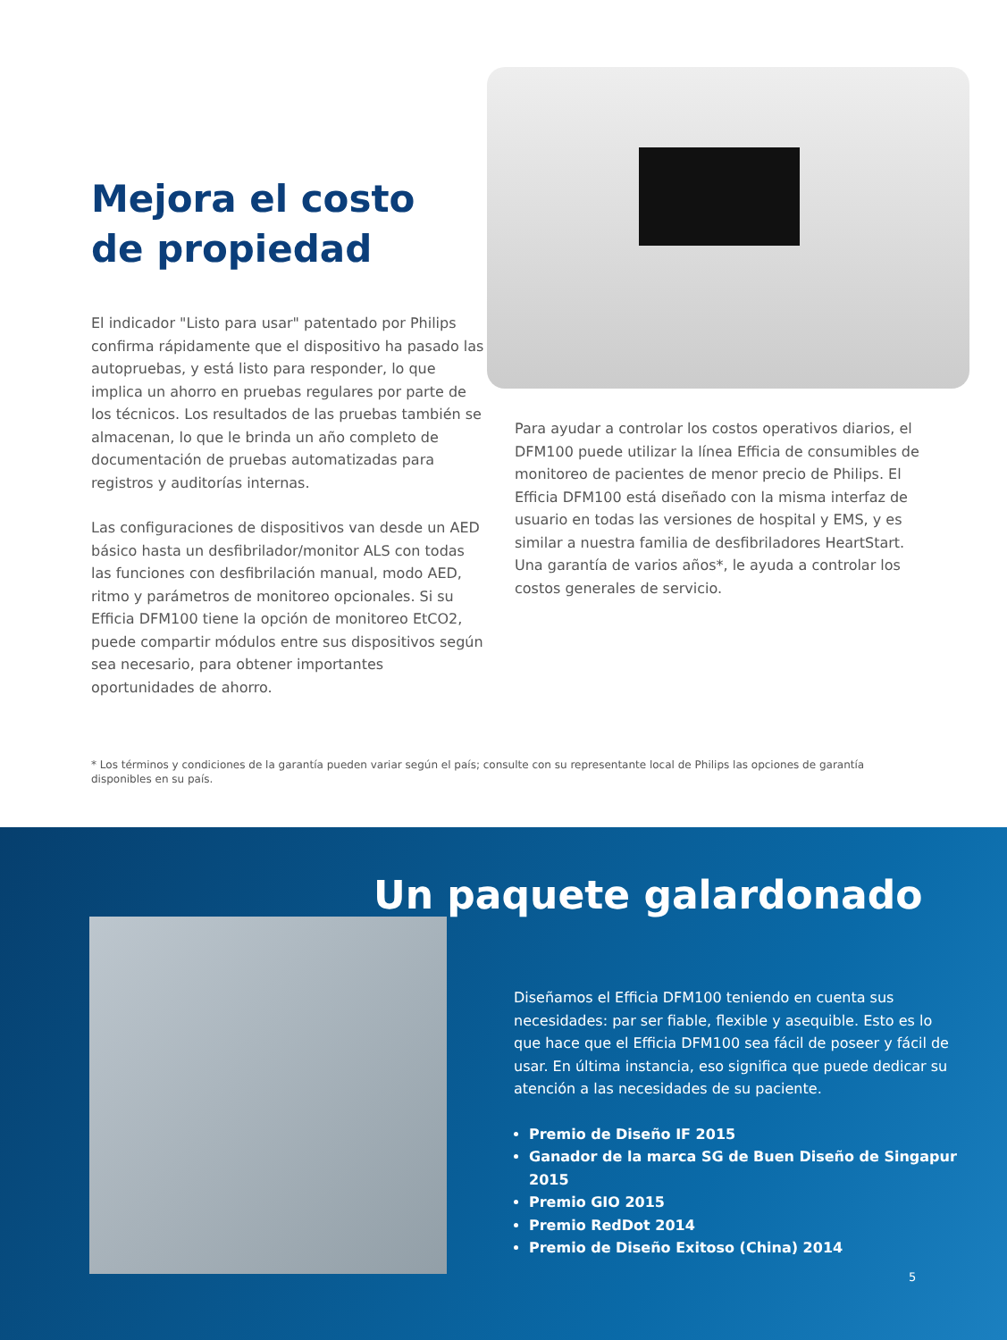Mejora el costo
de propiedad
El indicador "Listo para usar" patentado por Philips confirma rápidamente que el dispositivo ha pasado las autopruebas, y está listo para responder, lo que implica un ahorro en pruebas regulares por parte de los técnicos. Los resultados de las pruebas también se almacenan, lo que le brinda un año completo de documentación de pruebas automatizadas para registros y auditorías internas.
Las configuraciones de dispositivos van desde un AED básico hasta un desfibrilador/monitor ALS con todas las funciones con desfibrilación manual, modo AED, ritmo y parámetros de monitoreo opcionales. Si su Efficia DFM100 tiene la opción de monitoreo EtCO2, puede compartir módulos entre sus dispositivos según sea necesario, para obtener importantes oportunidades de ahorro.
Para ayudar a controlar los costos operativos diarios, el DFM100 puede utilizar la línea Efficia de consumibles de monitoreo de pacientes de menor precio de Philips. El Efficia DFM100 está diseñado con la misma interfaz de usuario en todas las versiones de hospital y EMS, y es similar a nuestra familia de desfibriladores HeartStart. Una garantía de varios años*, le ayuda a controlar los costos generales de servicio.
* Los términos y condiciones de la garantía pueden variar según el país; consulte con su representante local de Philips las opciones de garantía disponibles en su país.
Un paquete galardonado
Diseñamos el Efficia DFM100 teniendo en cuenta sus necesidades: par ser fiable, flexible y asequible. Esto es lo que hace que el Efficia DFM100 sea fácil de poseer y fácil de usar. En última instancia, eso significa que puede dedicar su atención a las necesidades de su paciente.
Premio de Diseño IF 2015
Ganador de la marca SG de Buen Diseño de Singapur 2015
Premio GIO 2015
Premio RedDot 2014
Premio de Diseño Exitoso (China) 2014
5